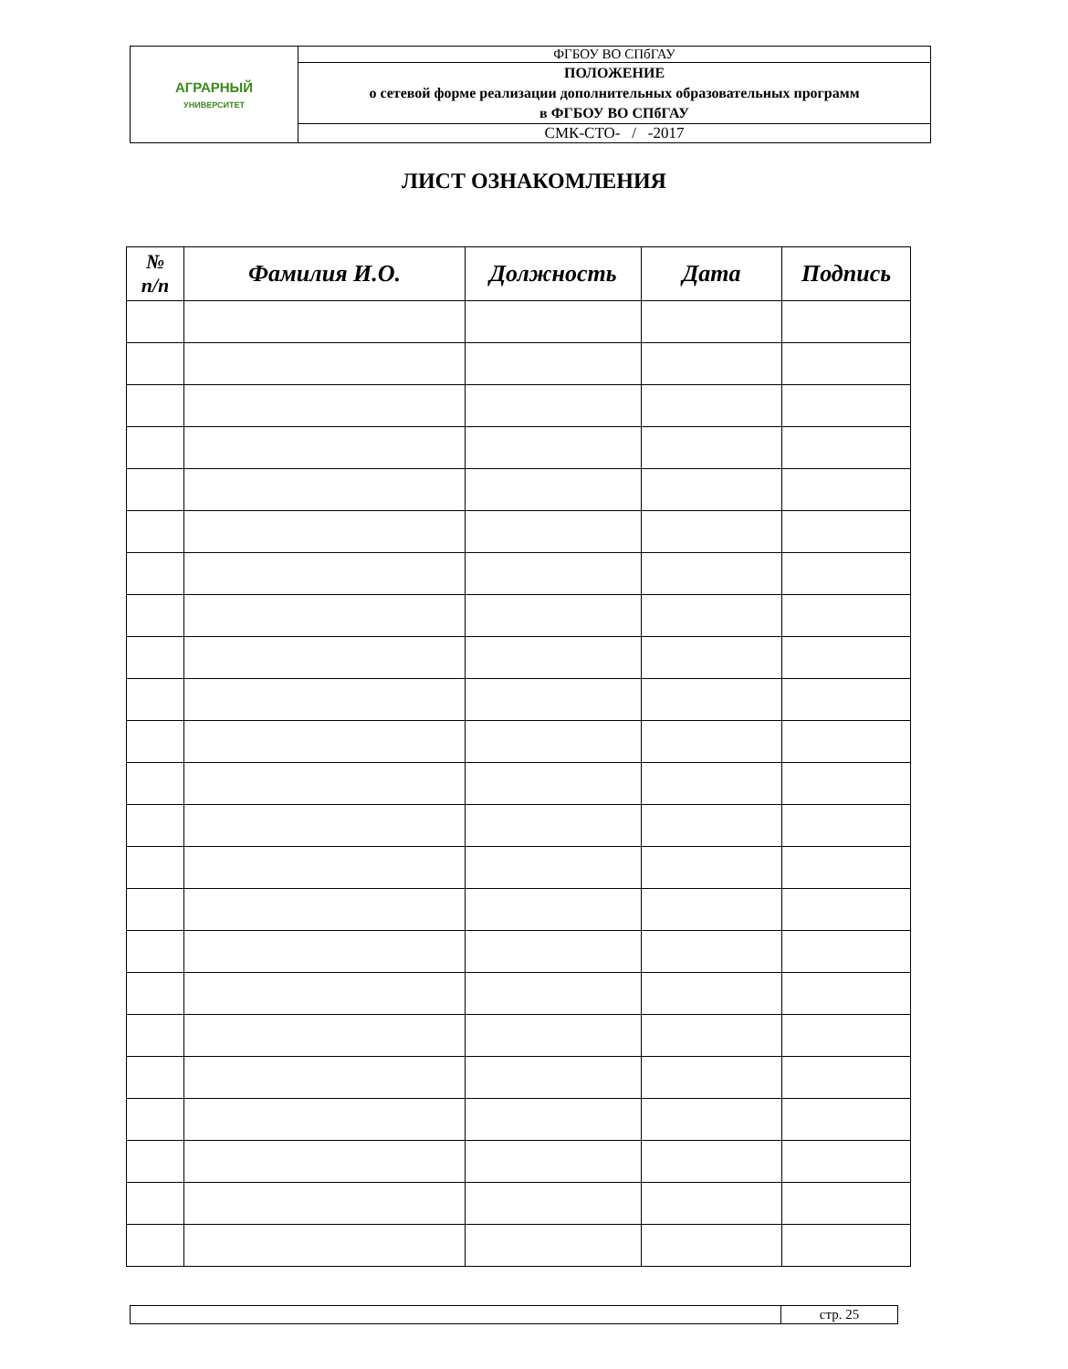| АГРАРНЫЙ УНИВЕРСИТЕТ | ФГБОУ ВО СПбГАУ |
| | ПОЛОЖЕНИЕ о сетевой форме реализации дополнительных образовательных программ в ФГБОУ ВО СПбГАУ |
| | СМК-СТО- / -2017 |
ЛИСТ ОЗНАКОМЛЕНИЯ
| № п/п | Фамилия И.О. | Должность | Дата | Подпись |
| --- | --- | --- | --- | --- |
| | стр. 25 |